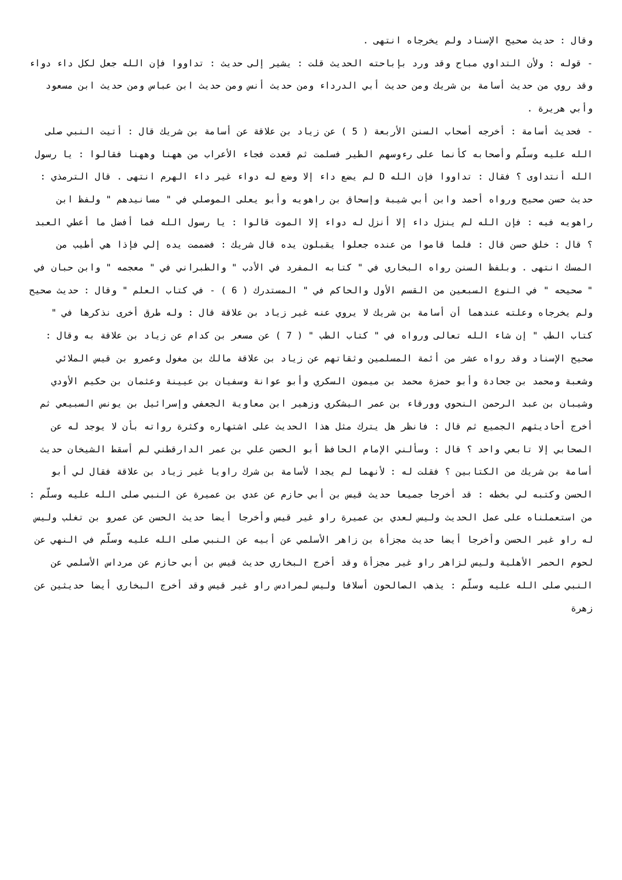وقال : حديث صحيح الإسناد ولم يخرجاه انتهى .
- قوله : ولأن التداوي مباح وقد ورد بإباحته الحديث قلت : يشير إلى حديث : تداووا فإن الله جعل لكل داء دواء وقد روي من حديث أسامة بن شريك ومن حديث أبي الدرداء ومن حديث أنس ومن حديث ابن عباس ومن حديث ابن مسعود وأبي هريرة .
- فحديث أسامة : أخرجه أصحاب السنن الأربعة ( 5 ) عن زياد بن علاقة عن أسامة بن شريك قال : أتيت النبي صلى الله عليه وسلّم وأصحابه كأنما على رءوسهم الطير فسلمت ثم قعدت فجاء الأعراب من ههنا وههنا فقالوا : يا رسول الله أنتداوى ؟ فقال : تداووا فإن الله D لم يضع داء إلا وضع له دواء غير داء الهرم انتهى . قال الترمذي : حديث حسن صحيح ورواه أحمد وابن أبي شيبة وإسحاق بن راهويه وأبو يعلى الموصلي في " مسانيدهم " ولفظ ابن راهويه فيه : فإن الله لم ينزل داء إلا أنزل له دواء إلا الموت قالوا : يا رسول الله فما أفضل ما أعطي العبد ؟ قال : خلق حسن قال : فلما قاموا من عنده جعلوا يقبلون يده قال شريك : فضممت يده إلي فإذا هي أطيب من المسك انتهى . وبلفظ السنن رواه البخاري في " كتابه المفرد في الأدب " والطبراني في " معجمه " وابن حبان في " صحيحه " في النوع السبعين من القسم الأول والحاكم في " المستدرك ( 6 ) - في كتاب العلم " وقال : حديث صحيح ولم يخرجاه وعلته عندهما أن أسامة بن شريك لا يروي عنه غير زياد بن علاقة قال : وله طرق أخرى نذكرها في " كتاب الطب " إن شاء الله تعالى ورواه في " كتاب الطب " ( 7 ) عن مسعر بن كدام عن زياد بن علاقة به وقال : صحيح الإسناد وقد رواه عشر من أئمة المسلمين وثقاتهم عن زياد بن علاقة مالك بن مغول وعمرو بن قيس الملائي وشعبة ومحمد بن جحادة وأبو حمزة محمد بن ميمون السكري وأبو عوانة وسفيان بن عيينة وعثمان بن حكيم الأودي وشيبان بن عبد الرحمن النحوي وورقاء بن عمر اليشكري وزهير ابن معاوية الجعفي وإسرائيل بن يونس السبيعي ثم أخرج أحاديثهم الجميع ثم قال : فانظر هل يترك مثل هذا الحديث على اشتهاره وكثرة رواته بأن لا يوجد له عن الصحابي إلا تابعي واحد ؟ قال : وسألني الإمام الحافظ أبو الحسن علي بن عمر الدارقطني لم أسقط الشيخان حديث أسامة بن شريك من الكتابين ؟ فقلت له : لأنهما لم يجدا لأسامة بن شرك راويا غير زياد بن علاقة فقال لي أبو الحسن وكتبه لي بخطه : قد أخرجا جميعا حديث قيس بن أبي حازم عن عدي بن عميرة عن النبي صلى الله عليه وسلّم : من استعملناه على عمل الحديث وليس لعدي بن عميرة راو غير قيس وأخرجا أيضا حديث الحسن عن عمرو بن تغلب وليس له راو غير الحسن وأخرجا أيضا حديث مجزأة بن زاهر الأسلمي عن أبيه عن النبي صلى الله عليه وسلّم في النهي عن لحوم الحمر الأهلية وليس لزاهر راو غير مجزأة وقد أخرج البخاري حديث قيس بن أبي حازم عن مرداس الأسلمي عن النبي صلى الله عليه وسلّم : يذهب الصالحون أسلافا وليس لمرادس راو غير قيس وقد أخرج البخاري أيضا حديثين عن زهرة